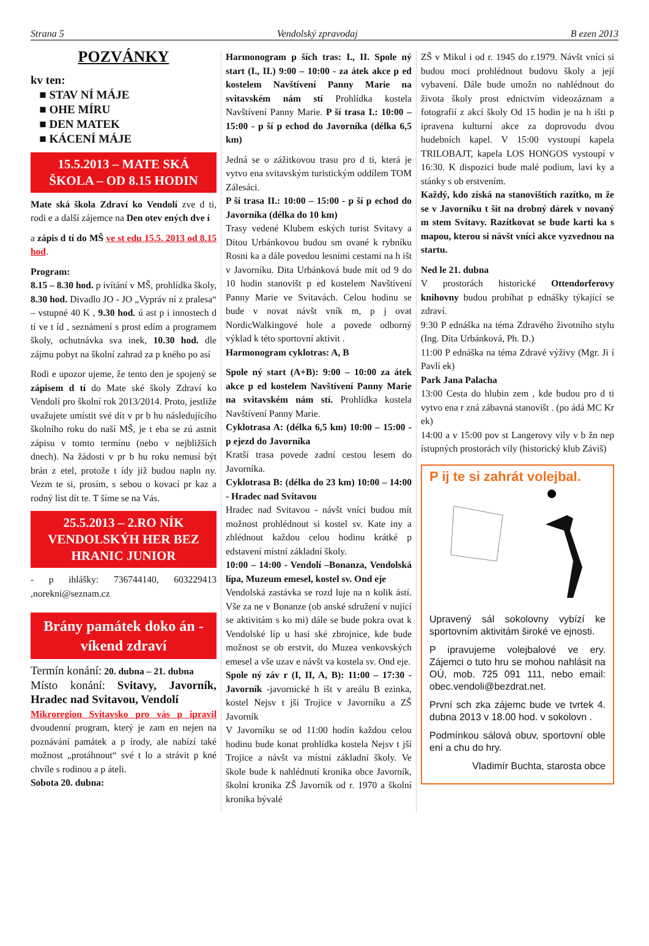Strana 5 Vendolský zpravodaj B ezen 2013
POZVÁNKY
kv ten:
■ STAV NÍ MÁJE
■ OHE MÍRU
■ DEN MATEK
■ KÁCENÍ MÁJE
15.5.2013 – MATE SKÁ ŠKOLA – OD 8.15 HODIN
Mate ská škola Zdraví ko Vendolí zve d ti, rodi e a další zájemce na Den otev ených dve í
a zápis d tí do MŠ ve st edu 15.5. 2013 od 8.15 hod.
Program:
8.15 – 8.30 hod. p ivítání v MŠ, prohlídka školy, 8.30 hod. Divadlo JO - JO „Vypráv ní z pralesa“ – vstupné 40 K , 9.30 hod. ú ast p i innostech d tí ve t íd , seznámení s prost edím a programem školy, ochutnávka sva inek, 10.30 hod. dle zájmu pobyt na školní zahrad za p kného po así
Rodi e upozor ujeme, že tento den je spojený se zápisem d tí do Mate ské školy Zdraví ko Vendolí pro školní rok 2013/2014. Proto, jestliže uvažujete umístit své dít v pr b hu následujícího školního roku do naší MŠ, je t eba se zú astnit zápisu v tomto termínu (nebo v nejbližších dnech). Na žádosti v pr b hu roku nemusí být brán z etel, protože t ídy již budou napln ny. Vezm te si, prosím, s sebou o kovací pr kaz a rodný list dít te. T šíme se na Vás.
25.5.2013 – 2.RO NÍK VENDOLSKÝH HER BEZ HRANIC JUNIOR
- p ihlášky: 736744140, 603229413 ,norekni@seznam.cz
Brány památek doko án - víkend zdraví
Termín konání: 20. dubna – 21. dubna
Místo konání: Svitavy, Javorník, Hradec nad Svitavou, Vendolí
Mikroregion Svitavsko pro vás p ipravil dvoudenní program, který je zam en nejen na poznávání památek a p írody, ale nabízí také možnost „protáhnout“ své t lo a strávit p kné chvíle s rodinou a p áteli.
Sobota 20. dubna:
Harmonogram p ších tras: I., II. Spole ný start (I., II.) 9:00 – 10:00 - za átek akce p ed kostelem Navštívení Panny Marie na svitavském nám stí Prohlídka kostela Navštívení Panny Marie. P ší trasa I.: 10:00 – 15:00 - p ší p echod do Javorníka (délka 6,5 km)
Jedná se o zážitkovou trasu pro d ti, která je vytvo ena svitavským turistickým oddílem TOM Zálesáci.
P ší trasa II.: 10:00 – 15:00 - p ší p echod do Javorníka (délka do 10 km)
Trasy vedené Klubem eských turist Svitavy a Ditou Urbánkovou budou sm ované k rybníku Rosni ka a dále povedou lesními cestami na h išt v Javorníku. Dita Urbánková bude mít od 9 do 10 hodin stanovišt p ed kostelem Navštívení Panny Marie ve Svitavách. Celou hodinu se bude v novat návšt vník m, p j ovat NordicWalkingové hole a povede odborný výklad k této sportovní aktivit .
Harmonogram cyklotras: A, B
Spole ný start (A+B): 9:00 – 10:00 za átek akce p ed kostelem Navštívení Panny Marie na svitavském nám stí. Prohlídka kostela Navštívení Panny Marie.
Cyklotrasa A: (délka 6,5 km) 10:00 – 15:00 - p ejezd do Javorníka
Kratší trasa povede zadní cestou lesem do Javorníka.
Cyklotrasa B: (délka do 23 km) 10:00 – 14:00 - Hradec nad Svitavou
Hradec nad Svitavou - návšt vníci budou mít možnost prohlédnout si kostel sv. Kate iny a zhlédnout každou celou hodinu krátké p edstavení místní základní školy.
10:00 – 14:00 - Vendolí –Bonanza, Vendolská lípa, Muzeum emesel, kostel sv. Ond eje
Vendolská zastávka se rozd luje na n kolik ástí. Vše za ne v Bonanze (ob anské sdružení v nující se aktivitám s ko mi) dále se bude pokra ovat k Vendolské líp u hasi ské zbrojnice, kde bude možnost se ob erstvit, do Muzea venkovských emesel a vše uzav e návšt va kostela sv. Ond eje.
Spole ný záv r (I, II, A, B): 11:00 – 17:30 - Javorník -javornické h išt v areálu B ezinka, kostel Nejsv t jší Trojice v Javorníku a ZŠ Javorník
V Javorníku se od 11:00 hodin každou celou hodinu bude konat prohlídka kostela Nejsv t jší Trojice a návšt va místní základní školy. Ve škole bude k nahlédnutí kronika obce Javorník, školní kronika ZŠ Javorník od r. 1970 a školní kronika bývalé
ZŠ v Mikul i od r. 1945 do r.1979. Návšt vníci si budou moci prohlédnout budovu školy a její vybavení. Dále bude umožn no nahlédnout do života školy prost ednictvím videozáznam a fotografií z akcí školy Od 15 hodin je na h išti p ipravena kulturní akce za doprovodu dvou hudebních kapel. V 15:00 vystoupí kapela TRILOBAJT, kapela LOS HONGOS vystoupí v 16:30. K dispozici bude malé podium, lavi ky a stánky s ob erstvením.
Každý, kdo získá na stanovištích razítko, m že se v Javorníku t šit na drobný dárek v novaný m stem Svitavy. Razítkovat se bude karti ka s mapou, kterou si návšt vníci akce vyzvednou na startu.
Ned le 21. dubna
V prostorách historické Ottendorferovy knihovny budou probíhat p ednášky týkající se zdraví.
9:30 P ednáška na téma Zdravého životního stylu (Ing. Dita Urbánková, Ph. D.)
11:00 P ednáška na téma Zdravé výživy (Mgr. Ji í Pavlí ek)
Park Jana Palacha
13:00 Cesta do hlubin zem , kde budou pro d ti vytvo ena r zná zábavná stanovišt . (po ádá MC Kr ek)
14:00 a v 15:00 pov st Langerovy vily v b žn nep ístupných prostorách vily (historický klub Záviš)
P ij te si zahrát volejbal.
Upravený sál sokolovny vybízí ke sportovním aktivitám široké ve ejnosti.
P ipravujeme volejbalové ve ery. Zájemci o tuto hru se mohou nahlásit na OÚ, mob. 725 091 111, nebo email: obec.vendoli@bezdrat.net.
První sch zka zájemc bude ve tvrtek 4. dubna 2013 v 18.00 hod. v sokolovn .
Podmínkou sálová obuv, sportovní oble ení a chu do hry.
Vladimír Buchta, starosta obce